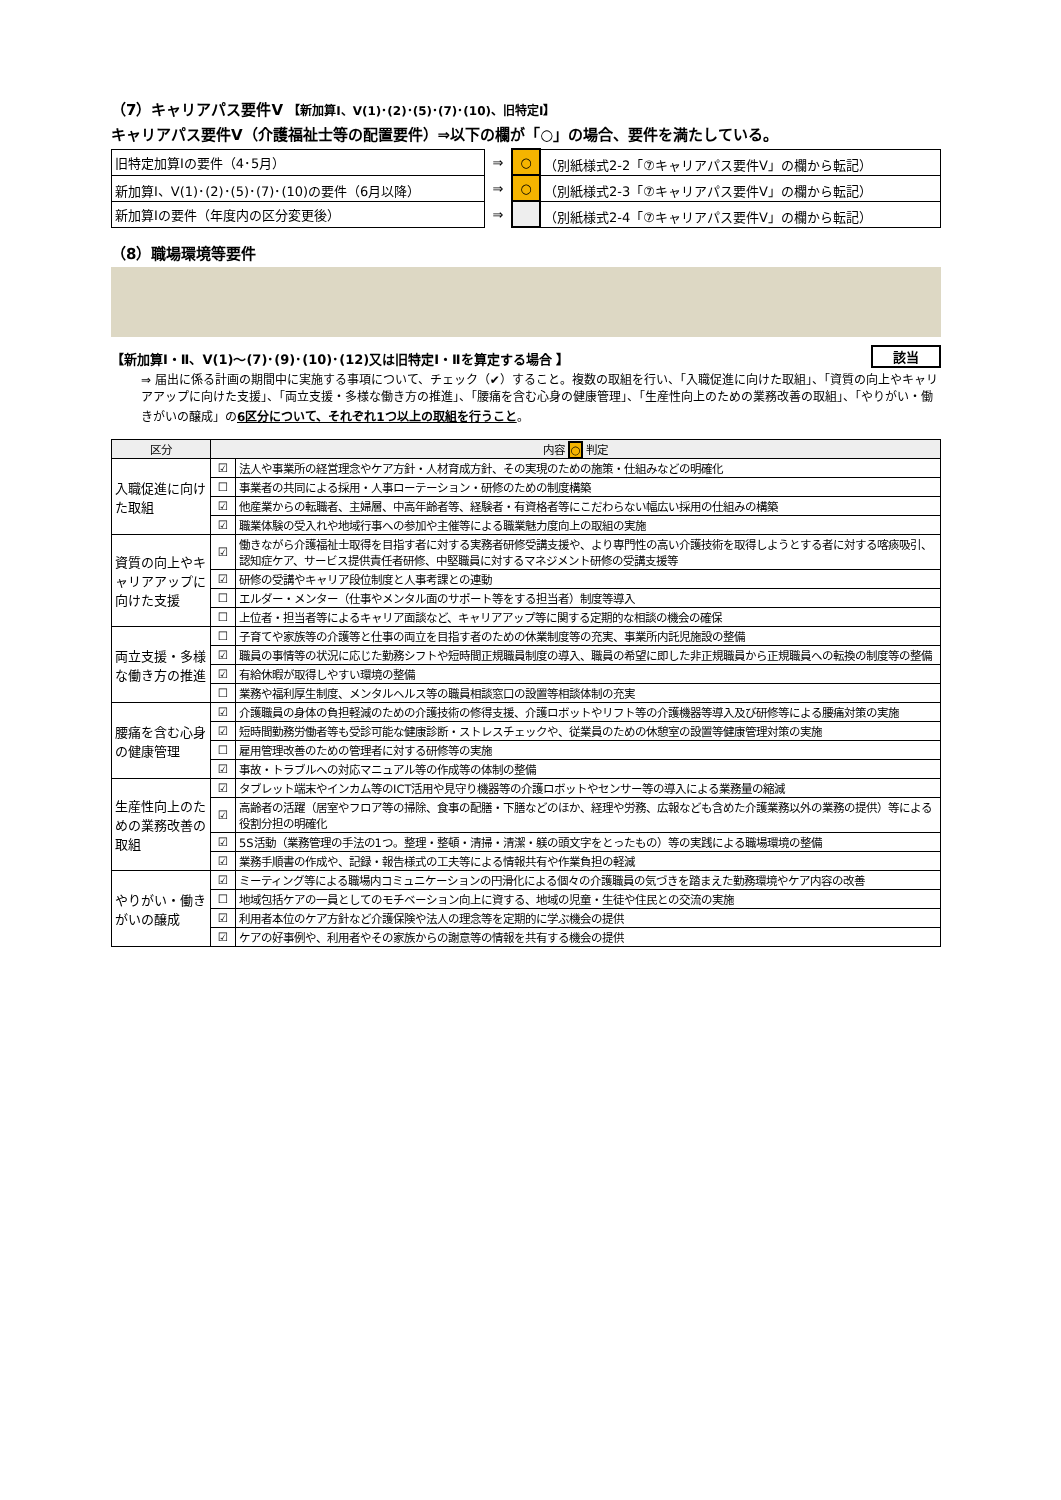（7）キャリアパス要件Ⅴ 【新加算Ⅰ、Ⅴ(1)･(2)･(5)･(7)･(10)、旧特定Ⅰ】
キャリアパス要件Ⅴ（介護福祉士等の配置要件）⇒以下の欄が「○」の場合、要件を満たしている。
| 旧特定加算Ⅰの要件（4･5月） | ⇒ | ○ | （別紙様式2-2「⑦キャリアパス要件Ⅴ」の欄から転記） |
| 新加算Ⅰ、Ⅴ(1)･(2)･(5)･(7)･(10)の要件（6月以降） | ⇒ | ○ | （別紙様式2-3「⑦キャリアパス要件Ⅴ」の欄から転記） |
| 新加算Ⅰの要件（年度内の区分変更後） | ⇒ | | （別紙様式2-4「⑦キャリアパス要件Ⅴ」の欄から転記） |
（8）職場環境等要件
【新加算Ⅰ・Ⅱ、Ⅴ(1)～(7)･(9)･(10)･(12)又は旧特定Ⅰ・Ⅱを算定する場合 】 該当
⇒ 届出に係る計画の期間中に実施する事項について、チェック（✔）すること。複数の取組を行い、「入職促進に向けた取組」、「資質の向上やキャリアアップに向けた支援」、「両立支援・多様な働き方の推進」、「腰痛を含む心身の健康管理」、「生産性向上のための業務改善の取組」、「やりがい・働きがいの醸成」の6区分について、それぞれ1つ以上の取組を行うこと。
| 区分 | 内容 ○ 判定 | |
| --- | --- | --- |
| 入職促進に向けた取組 | ☑ | 法人や事業所の経営理念やケア方針・人材育成方針、その実現のための施策・仕組みなどの明確化 |
| | ☐ | 事業者の共同による採用・人事ローテーション・研修のための制度構築 |
| | ☑ | 他産業からの転職者、主婦層、中高年齢者等、経験者・有資格者等にこだわらない幅広い採用の仕組みの構築 |
| | ☑ | 職業体験の受入れや地域行事への参加や主催等による職業魅力度向上の取組の実施 |
| 資質の向上やキャリアアップに向けた支援 | ☑ | 働きながら介護福祉士取得を目指す者に対する実務者研修受講支援や、より専門性の高い介護技術を取得しようとする者に対する喀痰吸引、認知症ケア、サービス提供責任者研修、中堅職員に対するマネジメント研修の受講支援等 |
| | ☑ | 研修の受講やキャリア段位制度と人事考課との連動 |
| | ☐ | エルダー・メンター（仕事やメンタル面のサポート等をする担当者）制度等導入 |
| | ☐ | 上位者・担当者等によるキャリア面談など、キャリアアップ等に関する定期的な相談の機会の確保 |
| 両立支援・多様な働き方の推進 | ☐ | 子育てや家族等の介護等と仕事の両立を目指す者のための休業制度等の充実、事業所内託児施設の整備 |
| | ☑ | 職員の事情等の状況に応じた勤務シフトや短時間正規職員制度の導入、職員の希望に即した非正規職員から正規職員への転換の制度等の整備 |
| | ☑ | 有給休暇が取得しやすい環境の整備 |
| | ☐ | 業務や福利厚生制度、メンタルヘルス等の職員相談窓口の設置等相談体制の充実 |
| 腰痛を含む心身の健康管理 | ☑ | 介護職員の身体の負担軽減のための介護技術の修得支援、介護ロボットやリフト等の介護機器等導入及び研修等による腰痛対策の実施 |
| | ☑ | 短時間勤務労働者等も受診可能な健康診断・ストレスチェックや、従業員のための休憩室の設置等健康管理対策の実施 |
| | ☐ | 雇用管理改善のための管理者に対する研修等の実施 |
| | ☑ | 事故・トラブルへの対応マニュアル等の作成等の体制の整備 |
| 生産性向上のための業務改善の取組 | ☑ | タブレット端末やインカム等のICT活用や見守り機器等の介護ロボットやセンサー等の導入による業務量の縮減 |
| | ☑ | 高齢者の活躍（居室やフロア等の掃除、食事の配膳・下膳などのほか、経理や労務、広報なども含めた介護業務以外の業務の提供）等による役割分担の明確化 |
| | ☑ | 5S活動（業務管理の手法の1つ。整理・整頓・清掃・清潔・躾の頭文字をとったもの）等の実践による職場環境の整備 |
| | ☑ | 業務手順書の作成や、記録・報告様式の工夫等による情報共有や作業負担の軽減 |
| やりがい・働きがいの醸成 | ☑ | ミーティング等による職場内コミュニケーションの円滑化による個々の介護職員の気づきを踏まえた勤務環境やケア内容の改善 |
| | ☐ | 地域包括ケアの一員としてのモチベーション向上に資する、地域の児童・生徒や住民との交流の実施 |
| | ☑ | 利用者本位のケア方針など介護保険や法人の理念等を定期的に学ぶ機会の提供 |
| | ☑ | ケアの好事例や、利用者やその家族からの謝意等の情報を共有する機会の提供 |